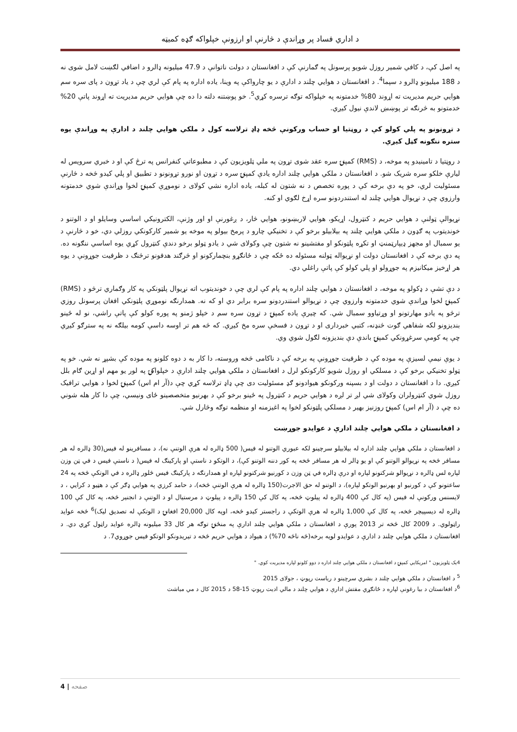د اداري فساد پر وړاندې د څارنې او ارزونې خپلواکه ګډه کمیټه
په اصل کې، د کافي شمیر روزل شویو پرسونل په ګمارنې کې د افغانستان د دولت ناتوانې د 47.9 میلیونه ډالرو د اضافي لګښت لامل شوی نه د 188 میلیونو ډالرو د سپما<sup>4</sup>. د افغانستان د هوايي چلند د ادارې د يو چارواکې په وينا، ياده اداره په پام کې لري چې د یاد تړون د پای سره سم هوايي حريم مديريت ته اړوند 80% خدمتونه په خپلواکه توګه ترسره کړي<sup>5</sup>. خو پوښتنه دلته دا ده چې هوايي حريم مديريت ته اړوند پاتې 20% خدمتونو به څرنګه تر پوښښ لاندې نيول کيږي.
د تړونونو په پلي کولو کې د روڼتيا او حساب ورکونې څخه ډاډ ترلاسه کول د ملکي هوايي چلند د ادارې په وړاندې يوه ستره ننګونه ګڼل کيږي.
د روڼتيا د تامينيدو په موخه، د (RMS) کمپنۍ سره عقد شوی تړون په ملي ټلويزيون کې د مطبوعاتي کنفرانس په ترڅ کې او د خبري سرويس له لیارې خلکو سره شريک شو. د افغانستان د ملکي هوايي چلند اداره يادې کمپنۍ سره د تړون او نورو تړونونو د تطبيق او پلي کيدو څخه د څارنې مسئوليت لري، خو په دې برخه کې د پوره تخصص د نه شتون له کبله، ياده اداره نشي کولای د نوموړې کمپنۍ لخوا وړاندې شوي خدمتونه وارزوي چې د نړيوال هوايي چلند له استندردونو سره اړخ لګوي او کنه.
نړيوالې ټولنې د هوايي حريم د کنټرول، اړيکو، هوايي لاربښونو، هوايي څار، د ږغورنې او اور وژنې، الکترونيکي اساسي وسايلو او د الوتنو د خونديتوب په ګډون د ملکي هوايي چلند په بيلابيلو برخو کې د تخنيکي چارو د پرمخ بيولو په موخه يو شمير کارکونکي روزلي دي، خو د څارنې د يو سمبال او مجهز ډيپارټمنټ او تکړه پلټونکو او مفتشينو نه شتون چې وکولای شي د يادو ټولو برخو دندې کنټرول کړي يوه اساسي ننګونه ده. په دې برخه کې د افغانستان دولت او نړيواله ټولنه مسئوله ده ځکه چې د ځانګړو بنچمارکونو او څرګند هدفونو ترڅنګ د ظرفيت جوړونې د يوه هر اړخيز ميکانيزم په جوړولو او پلي کولو کې پاتې راغلي دي.
د دې تشې د ډکولو په موخه، د افغانستان د هوايي چلند اداره په پام کې لري چې د خونديتوب اته نړيوال پلټونکي په کار وګماري ترڅو د (RMS) کمپنۍ لخوا وړاندې شوي خدمتونه وارزوي چې د نړيوالو استندردونو سره برابر دي او که نه. همدارنګه نوموړي پلټونکي افغان پرسونل روزي ترڅو په يادو مهارتونو او وړتياوو سمبال شي. که چيرې ياده کمپنۍ د تړون سره سم د خپلو ژمنو په پوره کولو کې پاتې راشي، نو له ځينو بنديزونو لکه شفاهي ګوت څنډنه، کتبي خبرداری او د تړون د فسخې سره مخ کيږي. که څه هم تر اوسه داسې کومه بيلګه نه په سترګو کيږي چې په کومې سرغړونکي کمپنۍ باندې دې بنديزونه لګول شوي وي.
د يوې نيمې لسيزې په موده کې د ظرفيت جوړونې په برخه کې د ناکامی څخه وروسته، دا کار به د دوه کلونو په موده کې بشپړ نه شي. خو په ټولو تخنيکي برخو کې د مسلکي او روزل شويو کارکونکو لرل د افغانستان د ملکي هوايي چلند ادارې د خپلواکۍ په لور يو مهم او اړين ګام بلل کيږي. دا د افغانستان د دولت او د بسپنه ورکونکو هيوادونو ګډ مسئوليت دی چې ډاډ ترلاسه کړي چې د(آر ام اس) کمپنۍ لخوا د هوايي ترافيک روزل شوي کنټرولران وکولای شي لږ تر لږه د هوايي حريم د کنټرول په ځينو برخو کې د بهرنيو متخصصينو ځای ونيسي، چې دا کار هله شوني ده چې د (آر ام اس) کمپنۍ روزنيز بهير د مسلکي پلټونکو لخوا په اغيزمنه او منظمه توګه وڅارل شي.
د افغانستان د ملکي هوايي چلند ادارې د عوايدو جوړښت
د افغانستان د ملکي هوايي چلند اداره له بيلابيلو سرچينو لکه عبوري الوتنو له فيس( 500 ډالره له هرې الوتنې نه)، د مسافرينو له فيس(30 ډالره له هر مسافر څخه په نړيوالو الوتنو کې او يو ډالر له هر مسافر څخه په کور دننه الوتنو کې)، د الوتکو د ناستې او پارکينګ له فيس( د ناستې فيس د في ټن وزن لپاره لس ډالره د نړيوالو شرکتونو لپاره او درې ډالره في ټن وزن د کورنيو شرکتونو لپاره او همدارنګه د پارکينګ فيس څلور ډالره د في الوتکې څخه په 24 ساعتونو کې د کورنيو او بهرنيو الوتکو لپاره)، د الوتنو له حق الاجرت(150 ډالره له هرې الوتنې څخه)، د حامد کرزي په هوايي ډګر کې د هټيو د کرايي ، د لايسنس ورکونې له فيس (په کال کې 400 ډالره له پيلوټ څخه، په کال کې 150 ډالره د پيلوټ د مرستيال او د الوتنې د انجنير څخه، په کال کې 100 ډالره له ديسپيچر څخه، په کال کې 1,000 ډالره له هرې الوتکې د راجستر کيدو څخه، اوپه کال 20,000 افغانۍ د الوتکې له تصديق ليک)<sup>6</sup> څخه عوايد راټولوي. د 2009 کال څخه تر 2013 پورې د افغانستان د ملکي هوايي چلند ادارې په منځنۍ توګه هر کال 33 ميليونه ډالره عوايد راټول کړي دي. د افغانستان د ملکي هوايي چلند د ادارې د عوايدو لويه برخه(څه ناڅه 70%) د هيواد د هوايي حريم څخه د تيريدونکو الوتکو فيس جوړوي7. د
4يک ټلويزيون " امريکايي کمپنۍ د افغانستان د ملکي هوايي چلند اداره د دوو کلونو لپاره مديريت کوي. "
<sup>5</sup> د افغانستان د ملکي هوايي چلند د بشري سرچينو د رياست رپوټ ، جولای 2015
<sup>6</sup> د افغانستان د بيا رغونې لپاره د ځانګړي مفتش ادارې د هوايي چلند د مالي اديت رپوټ 15-58 د 2015 کال د مي مياشت
4 | صفحه